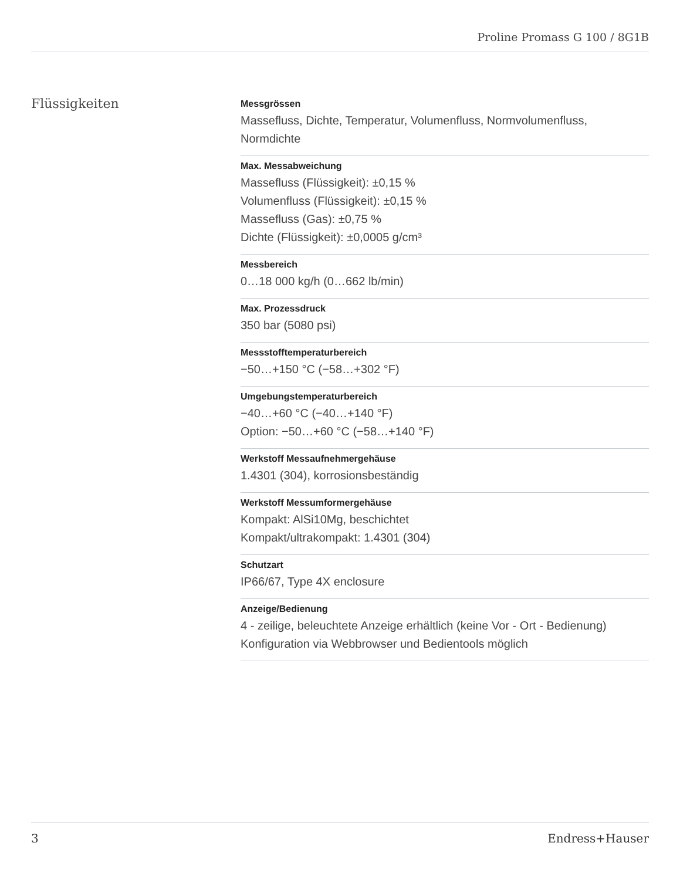Proline Promass G 100 / 8G1B
Flüssigkeiten
Messgrössen
Massefluss, Dichte, Temperatur, Volumenfluss, Normvolumenfluss, Normdichte
Max. Messabweichung
Massefluss (Flüssigkeit): ±0,15 %
Volumenfluss (Flüssigkeit): ±0,15 %
Massefluss (Gas): ±0,75 %
Dichte (Flüssigkeit): ±0,0005 g/cm³
Messbereich
0…18 000 kg/h (0…662 lb/min)
Max. Prozessdruck
350 bar (5080 psi)
Messstofftemperaturbereich
−50…+150 °C (−58…+302 °F)
Umgebungstemperaturbereich
−40…+60 °C (−40…+140 °F)
Option: −50…+60 °C (−58…+140 °F)
Werkstoff Messaufnehmergehäuse
1.4301 (304), korrosionsbeständig
Werkstoff Messumformergehäuse
Kompakt: AlSi10Mg, beschichtet
Kompakt/ultrakompakt: 1.4301 (304)
Schutzart
IP66/67, Type 4X enclosure
Anzeige/Bedienung
4 - zeilige, beleuchtete Anzeige erhältlich (keine Vor - Ort - Bedienung)
Konfiguration via Webbrowser und Bedientools möglich
3 Endress+Hauser